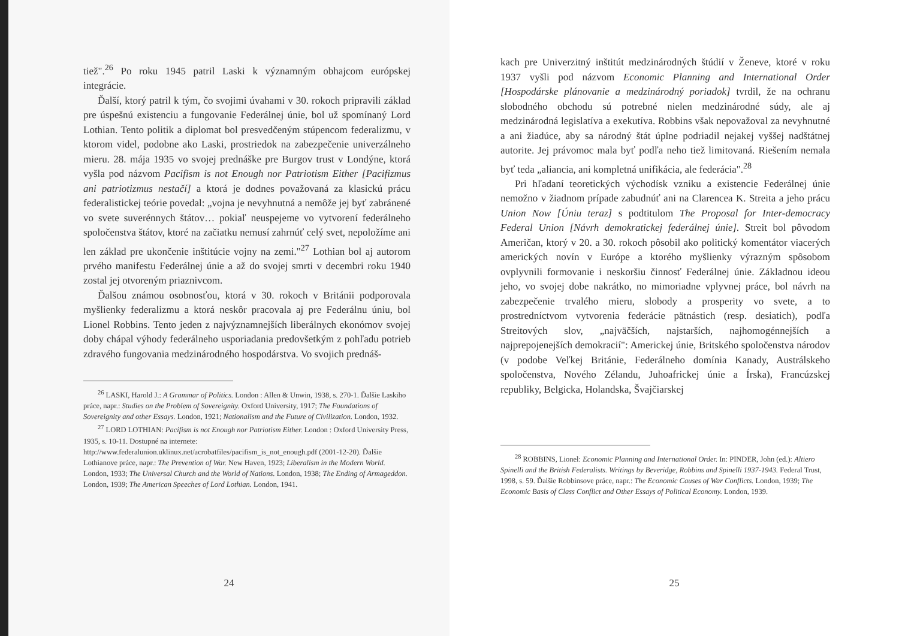tiež".<sup>26</sup> Po roku 1945 patril Laski k významným obhajcom európskej integrácie.
Ďalší, ktorý patril k tým, čo svojimi úvahami v 30. rokoch pripravili základ pre úspešnú existenciu a fungovanie Federálnej únie, bol už spomínaný Lord Lothian. Tento politik a diplomat bol presvedčeným stúpencom federalizmu, v ktorom videl, podobne ako Laski, prostriedok na zabezpečenie univerzálneho mieru. 28. mája 1935 vo svojej prednáške pre Burgov trust v Londýne, ktorá vyšla pod názvom Pacifism is not Enough nor Patriotism Either [Pacifizmus ani patriotizmus nestačí] a ktorá je dodnes považovaná za klasickú prácu federalistickej teórie povedal: „vojna je nevyhnutná a nemôže jej byť zabránené vo svete suverénnych štátov… pokiaľ neuspejeme vo vytvorení federálneho spoločenstva štátov, ktoré na začiatku nemusí zahrnúť celý svet, nepoložíme ani len základ pre ukončenie inštitúcie vojny na zemi."<sup>27</sup> Lothian bol aj autorom prvého manifestu Federálnej únie a až do svojej smrti v decembri roku 1940 zostal jej otvoreným priaznivcom.
Ďalšou známou osobnosťou, ktorá v 30. rokoch v Británii podporovala myšlienky federalizmu a ktorá neskôr pracovala aj pre Federálnu úniu, bol Lionel Robbins. Tento jeden z najvýznamnejších liberálnych ekonómov svojej doby chápal výhody federálneho usporiadania predovšetkým z pohľadu potrieb zdravého fungovania medzinárodného hospodárstva. Vo svojich prednáš-
<sup>26</sup> LASKI, Harold J.: A Grammar of Politics. London : Allen & Unwin, 1938, s. 270-1. Ďalšie Laskiho práce, napr.: Studies on the Problem of Sovereignity. Oxford University, 1917; The Foundations of Sovereignity and other Essays. London, 1921; Nationalism and the Future of Civilization. London, 1932.
<sup>27</sup> LORD LOTHIAN: Pacifism is not Enough nor Patriotism Either. London : Oxford University Press, 1935, s. 10-11. Dostupné na internete: http://www.federalunion.uklinux.net/acrobatfiles/pacifism_is_not_enough.pdf (2001-12-20). Ďalšie Lothianove práce, napr.: The Prevention of War. New Haven, 1923; Liberalism in the Modern World. London, 1933; The Universal Church and the World of Nations. London, 1938; The Ending of Armageddon. London, 1939; The American Speeches of Lord Lothian. London, 1941.
24
kach pre Univerzitný inštitút medzinárodných štúdií v Ženeve, ktoré v roku 1937 vyšli pod názvom Economic Planning and International Order [Hospodárske plánovanie a medzinárodný poriadok] tvrdil, že na ochranu slobodného obchodu sú potrebné nielen medzinárodné súdy, ale aj medzinárodná legislatíva a exekutíva. Robbins však nepovažoval za nevyhnutné a ani žiadúce, aby sa národný štát úplne podriadil nejakej vyššej nadštátnej autorite. Jej právomoc mala byť podľa neho tiež limitovaná. Riešením nemala byť teda „aliancia, ani kompletná unifikácia, ale federácia".<sup>28</sup>
Pri hľadaní teoretických východísk vzniku a existencie Federálnej únie nemožno v žiadnom prípade zabudnúť ani na Clarencea K. Streita a jeho prácu Union Now [Úniu teraz] s podtitulom The Proposal for Inter-democracy Federal Union [Návrh demokratickej federálnej únie]. Streit bol pôvodom Američan, ktorý v 20. a 30. rokoch pôsobil ako politický komentátor viacerých amerických novín v Európe a ktorého myšlienky výrazným spôsobom ovplyvnili formovanie i neskoršiu činnosť Federálnej únie. Základnou ideou jeho, vo svojej dobe nakrátko, no mimoriadne vplyvnej práce, bol návrh na zabezpečenie trvalého mieru, slobody a prosperity vo svete, a to prostredníctvom vytvorenia federácie pätnástich (resp. desiatich), podľa Streitových slov, „najväčších, najstarších, najhomogénnejších a najprepojenejších demokracií": Americkej únie, Britského spoločenstva národov (v podobe Veľkej Británie, Federálneho domínia Kanady, Austrálskeho spoločenstva, Nového Zélandu, Juhoafrickej únie a Írska), Francúzskej republiky, Belgicka, Holandska, Švajčiarskej
<sup>28</sup> ROBBINS, Lionel: Economic Planning and International Order. In: PINDER, John (ed.): Altiero Spinelli and the British Federalists. Writings by Beveridge, Robbins and Spinelli 1937-1943. Federal Trust, 1998, s. 59. Ďalšie Robbinsove práce, napr.: The Economic Causes of War Conflicts. London, 1939; The Economic Basis of Class Conflict and Other Essays of Political Economy. London, 1939.
25